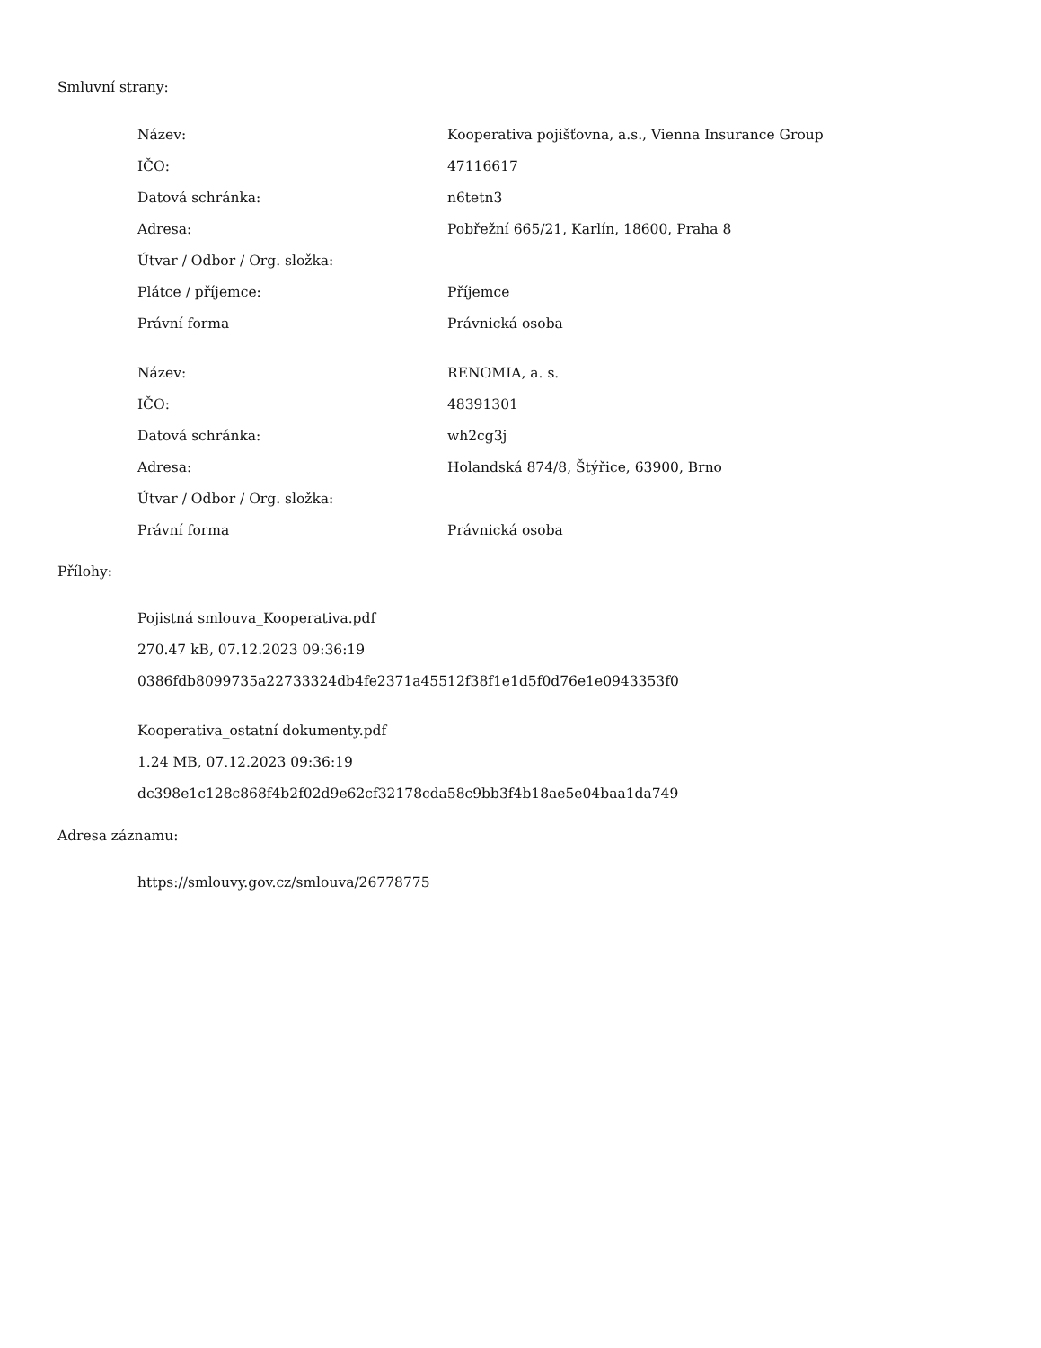Smluvní strany:
| Název: | Kooperativa pojišťovna, a.s., Vienna Insurance Group |
| IČO: | 47116617 |
| Datová schránka: | n6tetn3 |
| Adresa: | Pobřežní 665/21, Karlín, 18600, Praha 8 |
| Útvar / Odbor / Org. složka: | |
| Plátce / příjemce: | Příjemce |
| Právní forma | Právnická osoba |
| Název: | RENOMIA, a. s. |
| IČO: | 48391301 |
| Datová schránka: | wh2cg3j |
| Adresa: | Holandská 874/8, Štýřice, 63900, Brno |
| Útvar / Odbor / Org. složka: | |
| Právní forma | Právnická osoba |
Přílohy:
Pojistná smlouva_Kooperativa.pdf
270.47 kB, 07.12.2023 09:36:19
0386fdb8099735a22733324db4fe2371a45512f38f1e1d5f0d76e1e0943353f0
Kooperativa_ostatní dokumenty.pdf
1.24 MB, 07.12.2023 09:36:19
dc398e1c128c868f4b2f02d9e62cf32178cda58c9bb3f4b18ae5e04baa1da749
Adresa záznamu:
https://smlouvy.gov.cz/smlouva/26778775